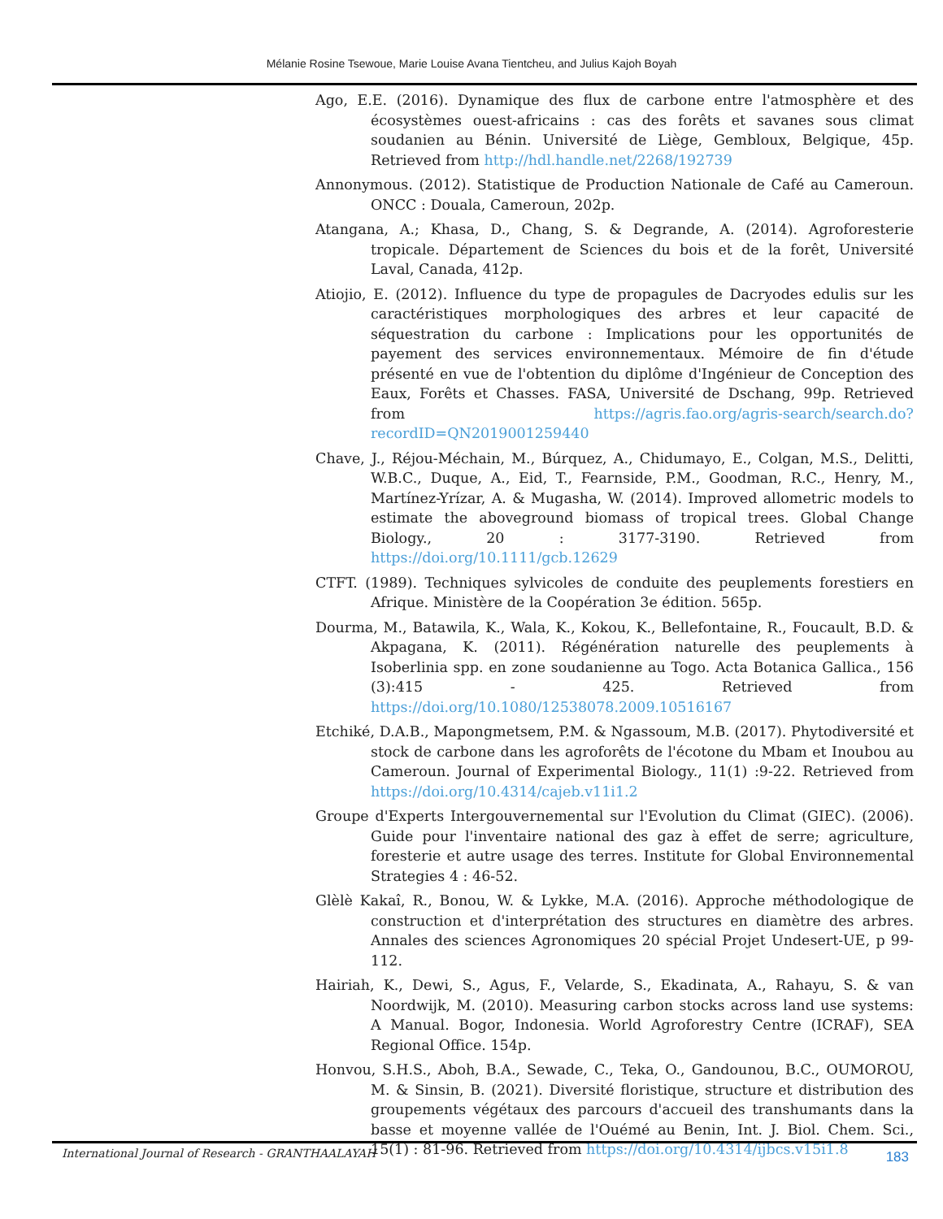Mélanie Rosine Tsewoue, Marie Louise Avana Tientcheu, and Julius Kajoh Boyah
Ago, E.E. (2016). Dynamique des flux de carbone entre l'atmosphère et des écosystèmes ouest-africains : cas des forêts et savanes sous climat soudanien au Bénin. Université de Liège, Gembloux, Belgique, 45p. Retrieved from http://hdl.handle.net/2268/192739
Annonymous. (2012). Statistique de Production Nationale de Café au Cameroun. ONCC : Douala, Cameroun, 202p.
Atangana, A.; Khasa, D., Chang, S. & Degrande, A. (2014). Agroforesterie tropicale. Département de Sciences du bois et de la forêt, Université Laval, Canada, 412p.
Atiojio, E. (2012). Influence du type de propagules de Dacryodes edulis sur les caractéristiques morphologiques des arbres et leur capacité de séquestration du carbone : Implications pour les opportunités de payement des services environnementaux. Mémoire de fin d'étude présenté en vue de l'obtention du diplôme d'Ingénieur de Conception des Eaux, Forêts et Chasses. FASA, Université de Dschang, 99p. Retrieved from https://agris.fao.org/agris-search/search.do?recordID=QN2019001259440
Chave, J., Réjou-Méchain, M., Búrquez, A., Chidumayo, E., Colgan, M.S., Delitti, W.B.C., Duque, A., Eid, T., Fearnside, P.M., Goodman, R.C., Henry, M., Martínez-Yrízar, A. & Mugasha, W. (2014). Improved allometric models to estimate the aboveground biomass of tropical trees. Global Change Biology., 20 : 3177-3190. Retrieved from https://doi.org/10.1111/gcb.12629
CTFT. (1989). Techniques sylvicoles de conduite des peuplements forestiers en Afrique. Ministère de la Coopération 3e édition. 565p.
Dourma, M., Batawila, K., Wala, K., Kokou, K., Bellefontaine, R., Foucault, B.D. & Akpagana, K. (2011). Régénération naturelle des peuplements à Isoberlinia spp. en zone soudanienne au Togo. Acta Botanica Gallica., 156 (3):415 - 425. Retrieved from https://doi.org/10.1080/12538078.2009.10516167
Etchiké, D.A.B., Mapongmetsem, P.M. & Ngassoum, M.B. (2017). Phytodiversité et stock de carbone dans les agroforêts de l'écotone du Mbam et Inoubou au Cameroun. Journal of Experimental Biology., 11(1) :9-22. Retrieved from https://doi.org/10.4314/cajeb.v11i1.2
Groupe d'Experts Intergouvernemental sur l'Evolution du Climat (GIEC). (2006). Guide pour l'inventaire national des gaz à effet de serre; agriculture, foresterie et autre usage des terres. Institute for Global Environnemental Strategies 4 : 46-52.
Glèlè Kakaî, R., Bonou, W. & Lykke, M.A. (2016). Approche méthodologique de construction et d'interprétation des structures en diamètre des arbres. Annales des sciences Agronomiques 20 spécial Projet Undesert-UE, p 99-112.
Hairiah, K., Dewi, S., Agus, F., Velarde, S., Ekadinata, A., Rahayu, S. & van Noordwijk, M. (2010). Measuring carbon stocks across land use systems: A Manual. Bogor, Indonesia. World Agroforestry Centre (ICRAF), SEA Regional Office. 154p.
Honvou, S.H.S., Aboh, B.A., Sewade, C., Teka, O., Gandounou, B.C., OUMOROU, M. & Sinsin, B. (2021). Diversité floristique, structure et distribution des groupements végétaux des parcours d'accueil des transhumants dans la basse et moyenne vallée de l'Ouémé au Benin, Int. J. Biol. Chem. Sci., 15(1) : 81-96. Retrieved from https://doi.org/10.4314/ijbcs.v15i1.8
International Journal of Research - GRANTHAALAYAH 183